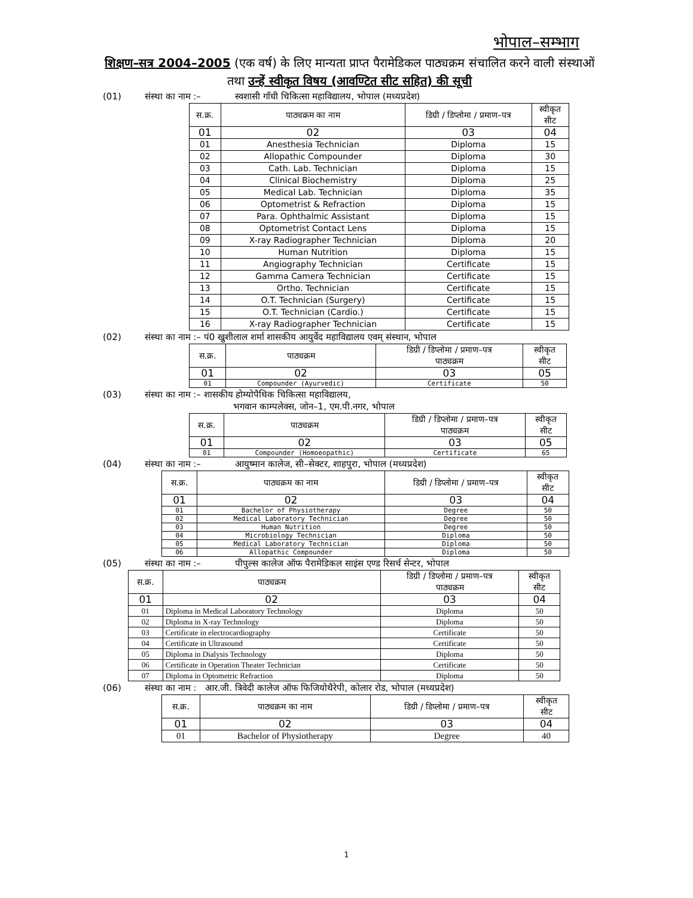भोपाल–सम्भाग
शिक्षण–सत्र 2004–2005 (एक वर्ष) के लिए मान्यता प्राप्त पैरामेडिकल पाठ्यक्रम संचालित करने वाली संस्थाओं तथा उन्हें स्वीकृत विषय (आवण्टित सीट सहित) की सूची
(01) संस्था का नाम :– स्वशासी गाँधी चिकित्सा महाविद्यालय, भोपाल (मध्यप्रदेश)
| स.क्र. | पाठ्यक्रम का नाम | डिग्री / डिप्लोमा / प्रमाण–पत्र | स्वीकृत सीट |
| --- | --- | --- | --- |
| 01 | 02 | 03 | 04 |
| 01 | Anesthesia Technician | Diploma | 15 |
| 02 | Allopathic Compounder | Diploma | 30 |
| 03 | Cath. Lab. Technician | Diploma | 15 |
| 04 | Clinical Biochemistry | Diploma | 25 |
| 05 | Medical Lab. Technician | Diploma | 35 |
| 06 | Optometrist & Refraction | Diploma | 15 |
| 07 | Para. Ophthalmic Assistant | Diploma | 15 |
| 08 | Optometrist Contact Lens | Diploma | 15 |
| 09 | X-ray Radiographer Technician | Diploma | 20 |
| 10 | Human Nutrition | Diploma | 15 |
| 11 | Angiography Technician | Certificate | 15 |
| 12 | Gamma Camera Technician | Certificate | 15 |
| 13 | Ortho. Technician | Certificate | 15 |
| 14 | O.T. Technician (Surgery) | Certificate | 15 |
| 15 | O.T. Technician (Cardio.) | Certificate | 15 |
| 16 | X-ray Radiographer Technician | Certificate | 15 |
(02) संस्था का नाम :– पं0 खुशीलाल शर्मा शासकीय आयुर्वेद महाविद्यालय एवम् संस्थान, भोपाल
| स.क्र. | पाठ्यक्रम | डिग्री / डिप्लोमा / प्रमाण–पत्र पाठ्यक्रम | स्वीकृत सीट |
| --- | --- | --- | --- |
| 01 | 02 | 03 | 05 |
| 01 | Compounder (Ayurvedic) | Certificate | 50 |
(03) संस्था का नाम :– शासकीय होम्योपैथिक चिकित्सा महाविद्यालय,
भगवान काम्पलेक्स, जोन–1, एम.पी.नगर, भोपाल
| स.क्र. | पाठ्यक्रम | डिग्री / डिप्लोमा / प्रमाण–पत्र पाठ्यक्रम | स्वीकृत सीट |
| --- | --- | --- | --- |
| 01 | 02 | 03 | 05 |
| 01 | Compounder (Homoeopathic) | Certificate | 65 |
(04) संस्था का नाम :– आयुष्मान कालेज, सी–सेक्टर, शाहपुरा, भोपाल (मध्यप्रदेश)
| स.क्र. | पाठ्यक्रम का नाम | डिग्री / डिप्लोमा / प्रमाण–पत्र | स्वीकृत सीट |
| --- | --- | --- | --- |
| 01 | 02 | 03 | 04 |
| 01 | Bachelor of Physiotherapy | Degree | 50 |
| 02 | Medical Laboratory Technician | Degree | 50 |
| 03 | Human Nutrition | Degree | 50 |
| 04 | Microbiology Technician | Diploma | 50 |
| 05 | Medical Laboratory Technician | Diploma | 50 |
| 06 | Allopathic Compounder | Diploma | 50 |
(05) संस्था का नाम :– पीपुल्स कालेज ऑफ पैरामेडिकल साइंस एण्ड रिसर्च सेन्टर, भोपाल
| स.क्र. | पाठ्यक्रम | डिग्री / डिप्लोमा / प्रमाण–पत्र पाठ्यक्रम | स्वीकृत सीट |
| --- | --- | --- | --- |
| 01 | 02 | 03 | 04 |
| 01 | Diploma in Medical Laboratory Technology | Diploma | 50 |
| 02 | Diploma in X-ray Technology | Diploma | 50 |
| 03 | Certificate in electrocardiography | Certificate | 50 |
| 04 | Certificate in Ultrasound | Certificate | 50 |
| 05 | Diploma in Dialysis Technology | Diploma | 50 |
| 06 | Certificate in Operation Theater Technician | Certificate | 50 |
| 07 | Diploma in Optometric Refraction | Diploma | 50 |
(06) संस्था का नाम : आर.जी. त्रिवेदी कालेज ऑफ फिजियोथैरेपी, कोलार रोड, भोपाल (मध्यप्रदेश)
| स.क्र. | पाठ्यक्रम का नाम | डिग्री / डिप्लोमा / प्रमाण–पत्र | स्वीकृत सीट |
| --- | --- | --- | --- |
| 01 | 02 | 03 | 04 |
| 01 | Bachelor of Physiotherapy | Degree | 40 |
1